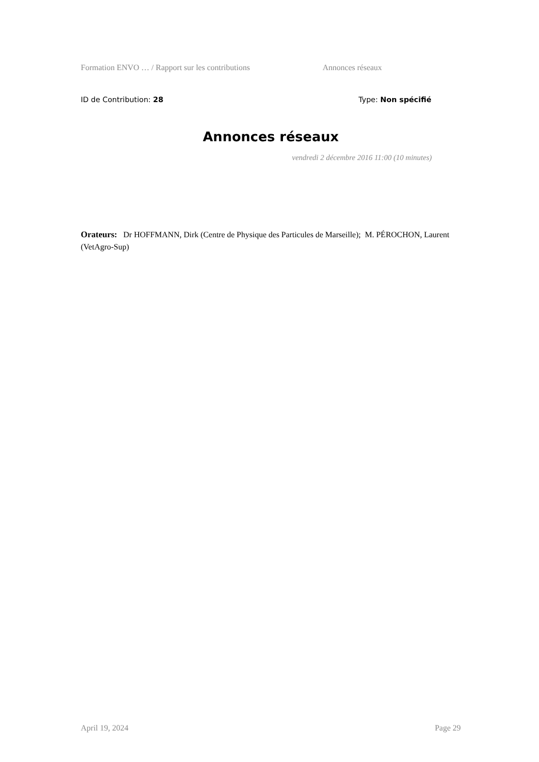Formation ENVO … / Rapport sur les contributions Annonces réseaux
ID de Contribution: 28 Type: Non spécifié
Annonces réseaux
vendredi 2 décembre 2016 11:00 (10 minutes)
Orateurs: Dr HOFFMANN, Dirk (Centre de Physique des Particules de Marseille); M. PÉROCHON, Laurent (VetAgro-Sup)
April 19, 2024 Page 29